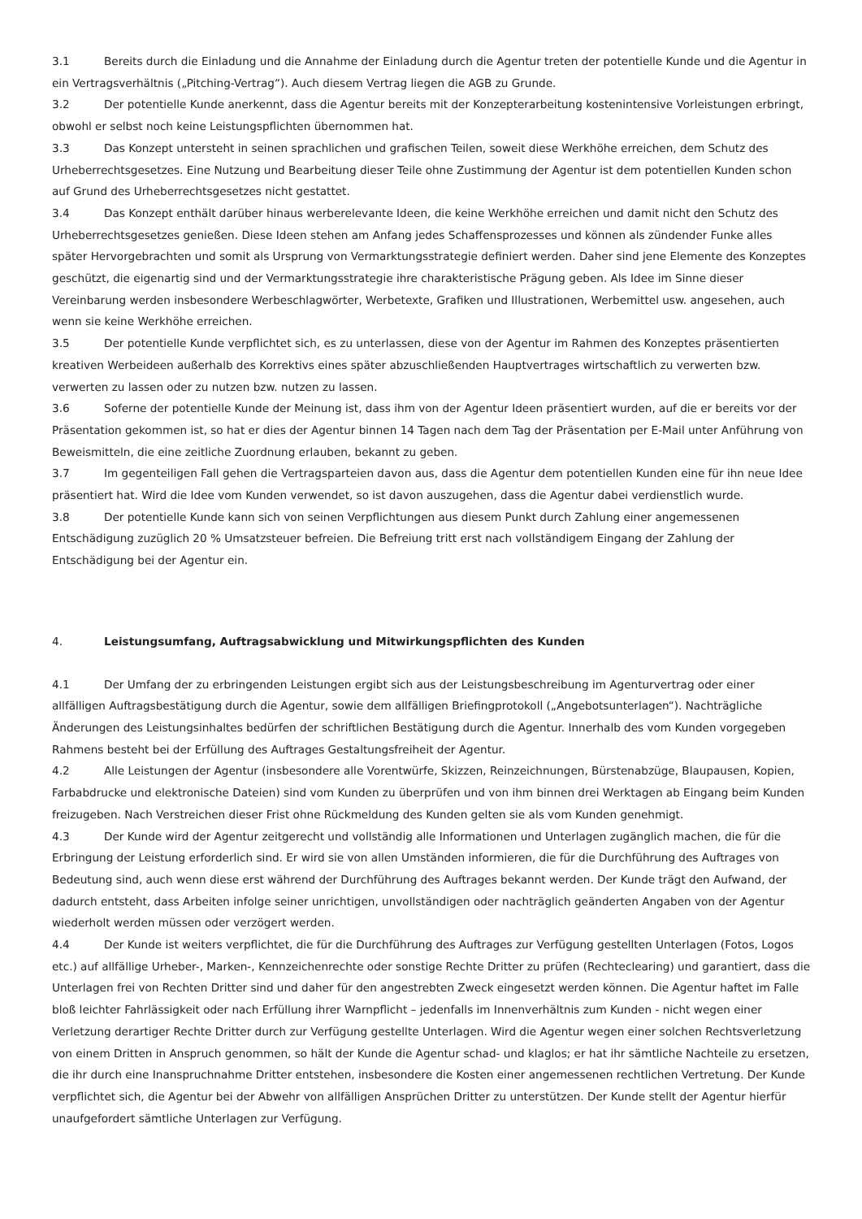3.1 Bereits durch die Einladung und die Annahme der Einladung durch die Agentur treten der potentielle Kunde und die Agentur in ein Vertragsverhältnis („Pitching-Vertrag“). Auch diesem Vertrag liegen die AGB zu Grunde.
3.2 Der potentielle Kunde anerkennt, dass die Agentur bereits mit der Konzepterarbeitung kostenintensive Vorleistungen erbringt, obwohl er selbst noch keine Leistungspflichten übernommen hat.
3.3 Das Konzept untersteht in seinen sprachlichen und grafischen Teilen, soweit diese Werkhöhe erreichen, dem Schutz des Urheberrechtsgesetzes. Eine Nutzung und Bearbeitung dieser Teile ohne Zustimmung der Agentur ist dem potentiellen Kunden schon auf Grund des Urheberrechtsgesetzes nicht gestattet.
3.4 Das Konzept enthält darüber hinaus werberelevante Ideen, die keine Werkhöhe erreichen und damit nicht den Schutz des Urheberrechtsgesetzes genießen. Diese Ideen stehen am Anfang jedes Schaffensprozesses und können als zündender Funke alles später Hervorgebrachten und somit als Ursprung von Vermarktungsstrategie definiert werden. Daher sind jene Elemente des Konzeptes geschützt, die eigenartig sind und der Vermarktungsstrategie ihre charakteristische Prägung geben. Als Idee im Sinne dieser Vereinbarung werden insbesondere Werbeschlagwörter, Werbetexte, Grafiken und Illustrationen, Werbemittel usw. angesehen, auch wenn sie keine Werkhöhe erreichen.
3.5 Der potentielle Kunde verpflichtet sich, es zu unterlassen, diese von der Agentur im Rahmen des Konzeptes präsentierten kreativen Werbeideen außerhalb des Korrektivs eines später abzuschließenden Hauptvertrages wirtschaftlich zu verwerten bzw. verwerten zu lassen oder zu nutzen bzw. nutzen zu lassen.
3.6 Soferne der potentielle Kunde der Meinung ist, dass ihm von der Agentur Ideen präsentiert wurden, auf die er bereits vor der Präsentation gekommen ist, so hat er dies der Agentur binnen 14 Tagen nach dem Tag der Präsentation per E-Mail unter Anführung von Beweismitteln, die eine zeitliche Zuordnung erlauben, bekannt zu geben.
3.7 Im gegenteiligen Fall gehen die Vertragsparteien davon aus, dass die Agentur dem potentiellen Kunden eine für ihn neue Idee präsentiert hat. Wird die Idee vom Kunden verwendet, so ist davon auszugehen, dass die Agentur dabei verdienstlich wurde.
3.8 Der potentielle Kunde kann sich von seinen Verpflichtungen aus diesem Punkt durch Zahlung einer angemessenen Entschädigung zuzüglich 20 % Umsatzsteuer befreien. Die Befreiung tritt erst nach vollständigem Eingang der Zahlung der Entschädigung bei der Agentur ein.
4. Leistungsumfang, Auftragsabwicklung und Mitwirkungspflichten des Kunden
4.1 Der Umfang der zu erbringenden Leistungen ergibt sich aus der Leistungsbeschreibung im Agenturvertrag oder einer allfälligen Auftragsbestätigung durch die Agentur, sowie dem allfälligen Briefingprotokoll („Angebotsunterlagen“). Nachträgliche Änderungen des Leistungsinhaltes bedürfen der schriftlichen Bestätigung durch die Agentur. Innerhalb des vom Kunden vorgegeben Rahmens besteht bei der Erfüllung des Auftrages Gestaltungsfreiheit der Agentur.
4.2 Alle Leistungen der Agentur (insbesondere alle Vorentwürfe, Skizzen, Reinzeichnungen, Bürstenabzüge, Blaupausen, Kopien, Farbabdrucke und elektronische Dateien) sind vom Kunden zu überprüfen und von ihm binnen drei Werktagen ab Eingang beim Kunden freizugeben. Nach Verstreichen dieser Frist ohne Rückmeldung des Kunden gelten sie als vom Kunden genehmigt.
4.3 Der Kunde wird der Agentur zeitgerecht und vollständig alle Informationen und Unterlagen zugänglich machen, die für die Erbringung der Leistung erforderlich sind. Er wird sie von allen Umständen informieren, die für die Durchführung des Auftrages von Bedeutung sind, auch wenn diese erst während der Durchführung des Auftrages bekannt werden. Der Kunde trägt den Aufwand, der dadurch entsteht, dass Arbeiten infolge seiner unrichtigen, unvollständigen oder nachträglich geänderten Angaben von der Agentur wiederholt werden müssen oder verzögert werden.
4.4 Der Kunde ist weiters verpflichtet, die für die Durchführung des Auftrages zur Verfügung gestellten Unterlagen (Fotos, Logos etc.) auf allfällige Urheber-, Marken-, Kennzeichenrechte oder sonstige Rechte Dritter zu prüfen (Rechteclearing) und garantiert, dass die Unterlagen frei von Rechten Dritter sind und daher für den angestrebten Zweck eingesetzt werden können. Die Agentur haftet im Falle bloß leichter Fahrlässigkeit oder nach Erfüllung ihrer Warnpflicht – jedenfalls im Innenverhältnis zum Kunden - nicht wegen einer Verletzung derartiger Rechte Dritter durch zur Verfügung gestellte Unterlagen. Wird die Agentur wegen einer solchen Rechtsverletzung von einem Dritten in Anspruch genommen, so hält der Kunde die Agentur schad- und klaglos; er hat ihr sämtliche Nachteile zu ersetzen, die ihr durch eine Inanspruchnahme Dritter entstehen, insbesondere die Kosten einer angemessenen rechtlichen Vertretung. Der Kunde verpflichtet sich, die Agentur bei der Abwehr von allfälligen Ansprüchen Dritter zu unterstützen. Der Kunde stellt der Agentur hierfür unaufgefordert sämtliche Unterlagen zur Verfügung.